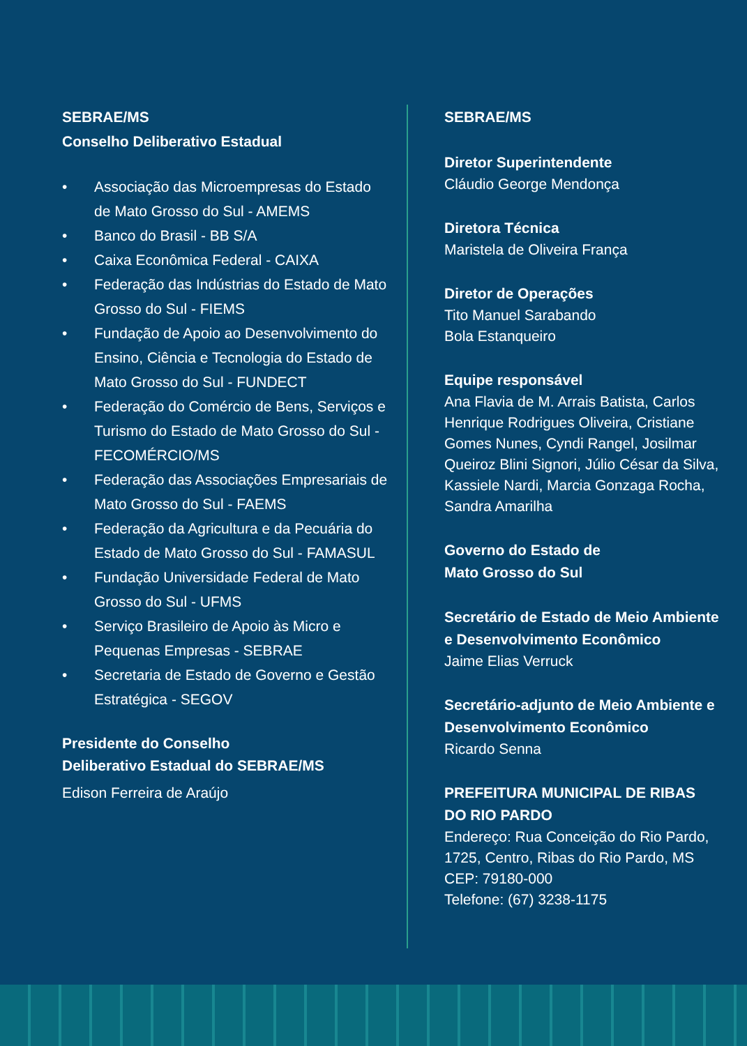SEBRAE/MS
Conselho Deliberativo Estadual
• Associação das Microempresas do Estado de Mato Grosso do Sul - AMEMS
• Banco do Brasil - BB S/A
• Caixa Econômica Federal - CAIXA
• Federação das Indústrias do Estado de Mato Grosso do Sul - FIEMS
• Fundação de Apoio ao Desenvolvimento do Ensino, Ciência e Tecnologia do Estado de Mato Grosso do Sul - FUNDECT
• Federação do Comércio de Bens, Serviços e Turismo do Estado de Mato Grosso do Sul - FECOMÉRCIO/MS
• Federação das Associações Empresariais de Mato Grosso do Sul - FAEMS
• Federação da Agricultura e da Pecuária do Estado de Mato Grosso do Sul - FAMASUL
• Fundação Universidade Federal de Mato Grosso do Sul - UFMS
• Serviço Brasileiro de Apoio às Micro e Pequenas Empresas - SEBRAE
• Secretaria de Estado de Governo e Gestão Estratégica - SEGOV
Presidente do Conselho
Deliberativo Estadual do SEBRAE/MS
Edison Ferreira de Araújo
SEBRAE/MS
Diretor Superintendente
Cláudio George Mendonça
Diretora Técnica
Maristela de Oliveira França
Diretor de Operações
Tito Manuel Sarabando
Bola Estanqueiro
Equipe responsável
Ana Flavia de M. Arrais Batista, Carlos Henrique Rodrigues Oliveira, Cristiane Gomes Nunes, Cyndi Rangel, Josilmar Queiroz Blini Signori, Júlio César da Silva, Kassiele Nardi, Marcia Gonzaga Rocha, Sandra Amarilha
Governo do Estado de
Mato Grosso do Sul
Secretário de Estado de Meio Ambiente e Desenvolvimento Econômico
Jaime Elias Verruck
Secretário-adjunto de Meio Ambiente e Desenvolvimento Econômico
Ricardo Senna
PREFEITURA MUNICIPAL DE RIBAS DO RIO PARDO
Endereço: Rua Conceição do Rio Pardo, 1725, Centro, Ribas do Rio Pardo, MS
CEP: 79180-000
Telefone: (67) 3238-1175